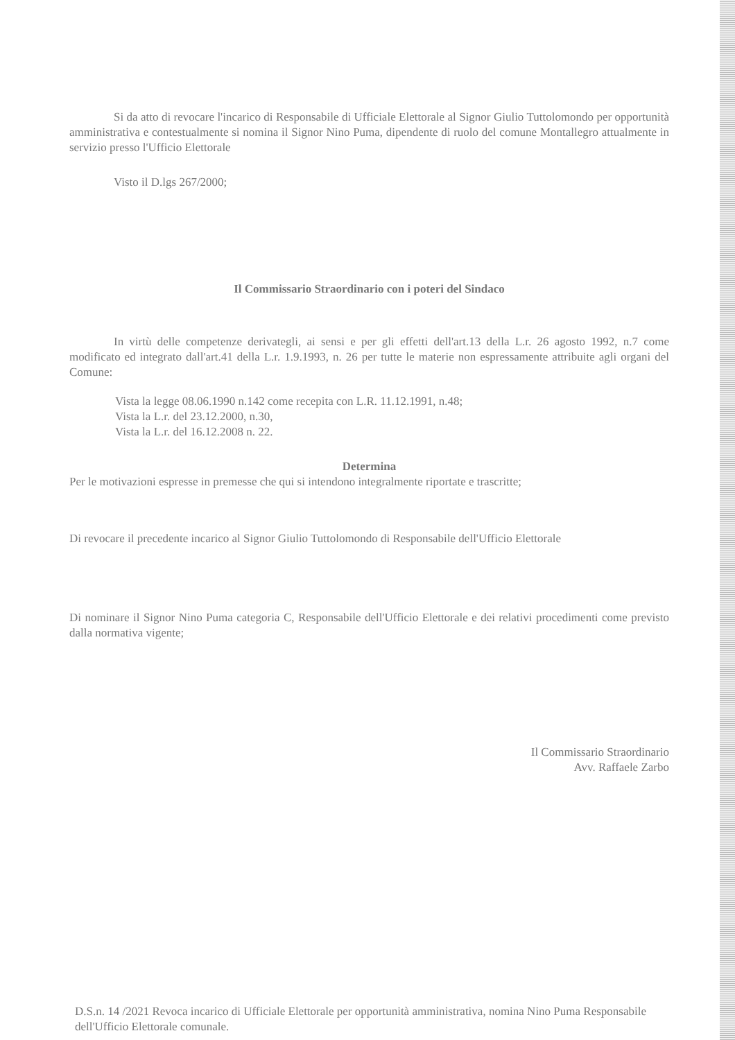Si da atto di revocare l'incarico di Responsabile di Ufficiale Elettorale al Signor Giulio Tuttolomondo per opportunità amministrativa e contestualmente si nomina il Signor Nino Puma, dipendente di ruolo del comune Montallegro attualmente in servizio presso l'Ufficio Elettorale
Visto il D.lgs 267/2000;
Il Commissario Straordinario con i poteri del Sindaco
In virtù delle competenze derivategli, ai sensi e per gli effetti dell'art.13 della L.r. 26 agosto 1992, n.7 come modificato ed integrato dall'art.41 della L.r. 1.9.1993, n. 26 per tutte le materie non espressamente attribuite agli organi del Comune:
Vista la legge 08.06.1990 n.142 come recepita con L.R. 11.12.1991, n.48;
Vista la L.r. del 23.12.2000, n.30,
Vista la L.r. del 16.12.2008 n. 22.
Determina
Per le motivazioni espresse in premesse che qui si intendono integralmente riportate e trascritte;
Di revocare il precedente incarico al Signor Giulio Tuttolomondo di Responsabile dell'Ufficio Elettorale
Di nominare il Signor Nino Puma categoria C, Responsabile dell'Ufficio Elettorale e dei relativi procedimenti come previsto dalla normativa vigente;
Il Commissario Straordinario
Avv. Raffaele Zarbo
D.S.n. 14 /2021 Revoca incarico di Ufficiale Elettorale per opportunità amministrativa, nomina Nino Puma Responsabile dell'Ufficio Elettorale comunale.